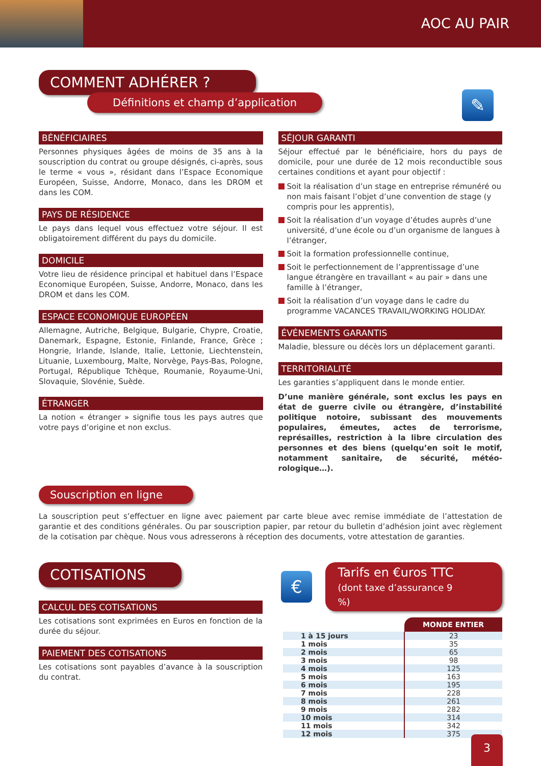AOC AU PAIR
COMMENT ADHÉRER ?
Définitions et champ d’application
✎
BÉNÉFICIAIRES
Personnes physiques âgées de moins de 35 ans à la souscription du contrat ou groupe désignés, ci-après, sous le terme « vous », résidant dans l’Espace Economique Européen, Suisse, Andorre, Monaco, dans les DROM et dans les COM.
PAYS DE RÉSIDENCE
Le pays dans lequel vous effectuez votre séjour. Il est obligatoirement différent du pays du domicile.
DOMICILE
Votre lieu de résidence principal et habituel dans l’Espace Economique Européen, Suisse, Andorre, Monaco, dans les DROM et dans les COM.
ESPACE ECONOMIQUE EUROPÉEN
Allemagne, Autriche, Belgique, Bulgarie, Chypre, Croatie, Danemark, Espagne, Estonie, Finlande, France, Grèce ; Hongrie, Irlande, Islande, Italie, Lettonie, Liechtenstein, Lituanie, Luxembourg, Malte, Norvège, Pays-Bas, Pologne, Portugal, République Tchèque, Roumanie, Royaume-Uni, Slovaquie, Slovénie, Suède.
ÉTRANGER
La notion « étranger » signifie tous les pays autres que votre pays d’origine et non exclus.
SÉJOUR GARANTI
Séjour effectué par le bénéficiaire, hors du pays de domicile, pour une durée de 12 mois reconductible sous certaines conditions et ayant pour objectif :
Soit la réalisation d’un stage en entreprise rémunéré ou non mais faisant l’objet d’une convention de stage (y compris pour les apprentis),
Soit la réalisation d’un voyage d’études auprès d’une université, d’une école ou d’un organisme de langues à l’étranger,
Soit la formation professionnelle continue,
Soit le perfectionnement de l’apprentissage d’une langue étrangère en travaillant « au pair » dans une famille à l’étranger,
Soit la réalisation d’un voyage dans le cadre du programme VACANCES TRAVAIL/WORKING HOLIDAY.
ÉVÉNEMENTS GARANTIS
Maladie, blessure ou décès lors un déplacement garanti.
TERRITORIALITÉ
Les garanties s’appliquent dans le monde entier.
D’une manière générale, sont exclus les pays en état de guerre civile ou étrangère, d’instabilité politique notoire, subissant des mouvements populaires, émeutes, actes de terrorisme, représailles, restriction à la libre circulation des personnes et des biens (quelqu’en soit le motif, notamment sanitaire, de sécurité, météo-rologique…).
Souscription en ligne
La souscription peut s’effectuer en ligne avec paiement par carte bleue avec remise immédiate de l’attestation de garantie et des conditions générales. Ou par souscription papier, par retour du bulletin d’adhésion joint avec règlement de la cotisation par chèque. Nous vous adresserons à réception des documents, votre attestation de garanties.
COTISATIONS
CALCUL DES COTISATIONS
Les cotisations sont exprimées en Euros en fonction de la durée du séjour.
PAIEMENT DES COTISATIONS
Les cotisations sont payables d’avance à la souscription du contrat.
€
Tarifs en €uros TTC
(dont taxe d’assurance 9 %)
| | MONDE ENTIER |
| 1 à 15 jours | 23 |
| 1 mois | 35 |
| 2 mois | 65 |
| 3 mois | 98 |
| 4 mois | 125 |
| 5 mois | 163 |
| 6 mois | 195 |
| 7 mois | 228 |
| 8 mois | 261 |
| 9 mois | 282 |
| 10 mois | 314 |
| 11 mois | 342 |
| 12 mois | 375 |
3